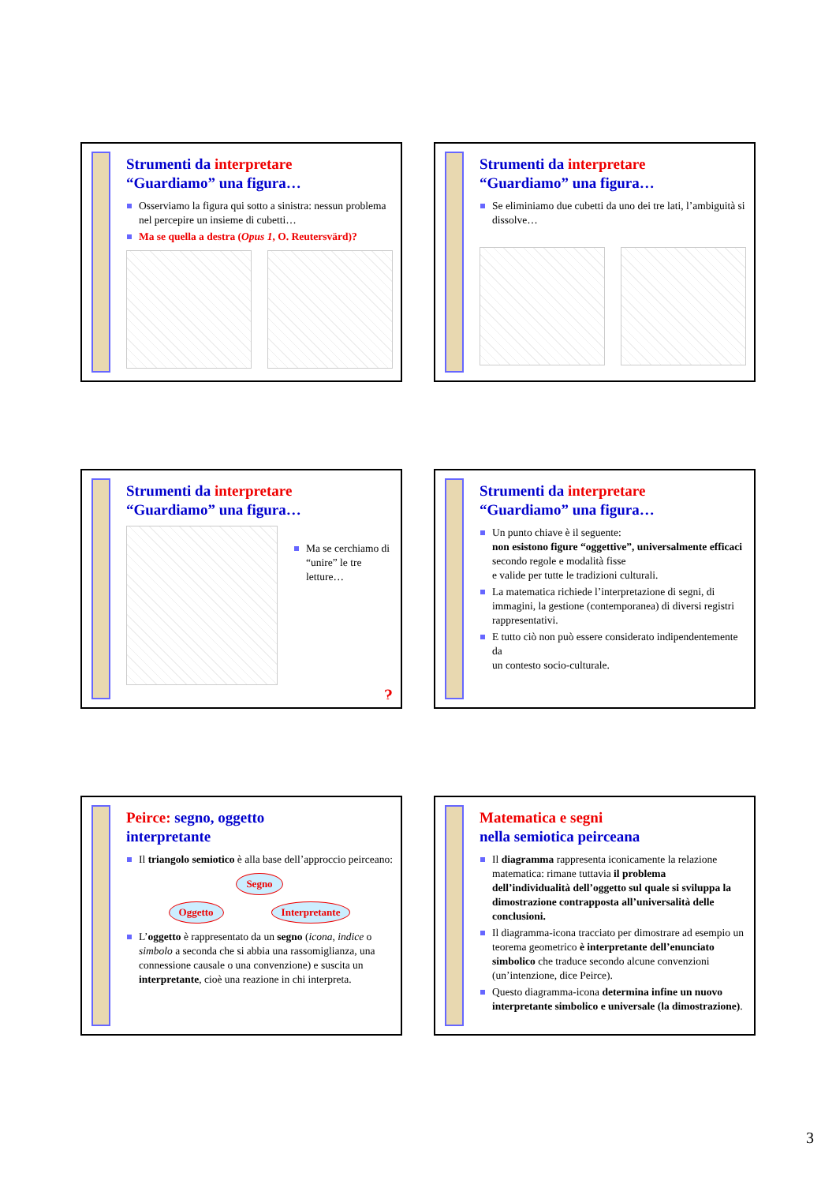Strumenti da interpretare
“Guardiamo” una figura…
Osserviamo la figura qui sotto a sinistra: nessun problema nel percepire un insieme di cubetti…
Ma se quella a destra (Opus 1, O. Reutersvärd)?
Strumenti da interpretare
“Guardiamo” una figura…
Se eliminiamo due cubetti da uno dei tre lati, l’ambiguità si dissolve…
Strumenti da interpretare
“Guardiamo” una figura…
Ma se cerchiamo di “unire” le tre letture…
?
Strumenti da interpretare
“Guardiamo” una figura…
Un punto chiave è il seguente:
non esistono figure “oggettive”, universalmente efficaci
secondo regole e modalità fisse
e valide per tutte le tradizioni culturali.
La matematica richiede l’interpretazione di segni, di immagini, la gestione (contemporanea) di diversi registri rappresentativi.
E tutto ciò non può essere considerato indipendentemente da
un contesto socio-culturale.
Peirce: segno, oggetto
interpretante
Il triangolo semiotico è alla base dell’approccio peirceano:
Segno
Oggetto Interpretante
L’oggetto è rappresentato da un segno (icona, indice o simbolo a seconda che si abbia una rassomiglianza, una connessione causale o una convenzione) e suscita un interpretante, cioè una reazione in chi interpreta.
Matematica e segni
nella semiotica peirceana
Il diagramma rappresenta iconicamente la relazione matematica: rimane tuttavia il problema dell’individualità dell’oggetto sul quale si sviluppa la dimostrazione contrapposta all’universalità delle conclusioni.
Il diagramma-icona tracciato per dimostrare ad esempio un teorema geometrico è interpretante dell’enunciato simbolico che traduce secondo alcune convenzioni (un’intenzione, dice Peirce).
Questo diagramma-icona determina infine un nuovo interpretante simbolico e universale (la dimostrazione).
3